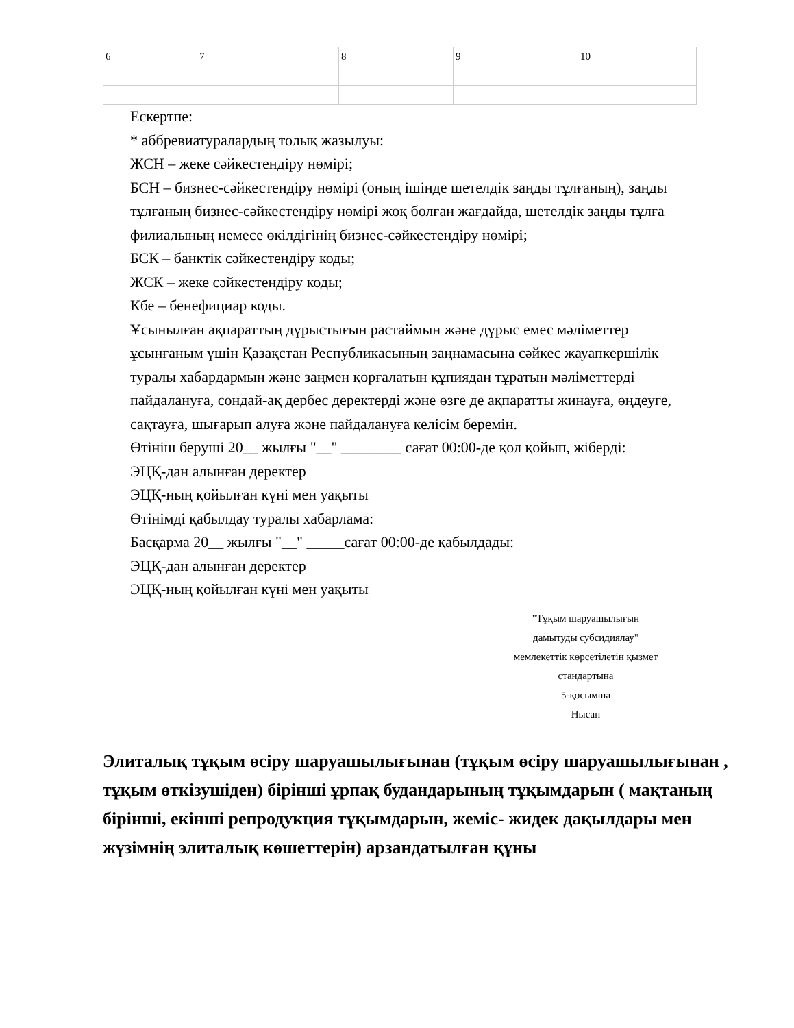| 6 | 7 | 8 | 9 | 10 |
Ескертпе:
* аббревиатуралардың толық жазылуы:
ЖСН – жеке сәйкестендіру нөмірі;
БСН – бизнес-сәйкестендіру нөмірі (оның ішінде шетелдік заңды тұлғаның), заңды
тұлғаның бизнес-сәйкестендіру нөмірі жоқ болған жағдайда, шетелдік заңды тұлға
филиалының немесе өкілдігінің бизнес-сәйкестендіру нөмірі;
БСК – банктік сәйкестендіру коды;
ЖСК – жеке сәйкестендіру коды;
Кбе – бенефициар коды.
Ұсынылған ақпараттың дұрыстығын растаймын және дұрыс емес мәліметтер
ұсынғаным үшін Қазақстан Республикасының заңнамасына сәйкес жауапкершілік
туралы хабардармын және заңмен қорғалатын құпиядан тұратын мәліметтерді
пайдалануға, сондай-ақ дербес деректерді және өзге де ақпаратты жинауға, өңдеуге,
сақтауға, шығарып алуға және пайдалануға келісім беремін.
Өтініш беруші 20__ жылғы "__" ________ сағат 00:00-де қол қойып, жіберді:
ЭЦҚ-дан алынған деректер
ЭЦҚ-ның қойылған күні мен уақыты
Өтінімді қабылдау туралы хабарлама:
Басқарма 20__ жылғы "__" _____сағат 00:00-де қабылдады:
ЭЦҚ-дан алынған деректер
ЭЦҚ-ның қойылған күні мен уақыты
"Тұқым шаруашылығын
дамытуды субсидиялау"
мемлекеттік көрсетілетін қызмет
стандартына
5-қосымша
Нысан
Элиталық тұқым өсіру шаруашылығынан (тұқым өсіру шаруашылығынан , тұқым өткізушіден) бірінші ұрпақ будандарының тұқымдарын ( мақтаның бірінші, екінші репродукция тұқымдарын, жеміс- жидек дақылдары мен жүзімнің элиталық көшеттерін) арзандатылған құны